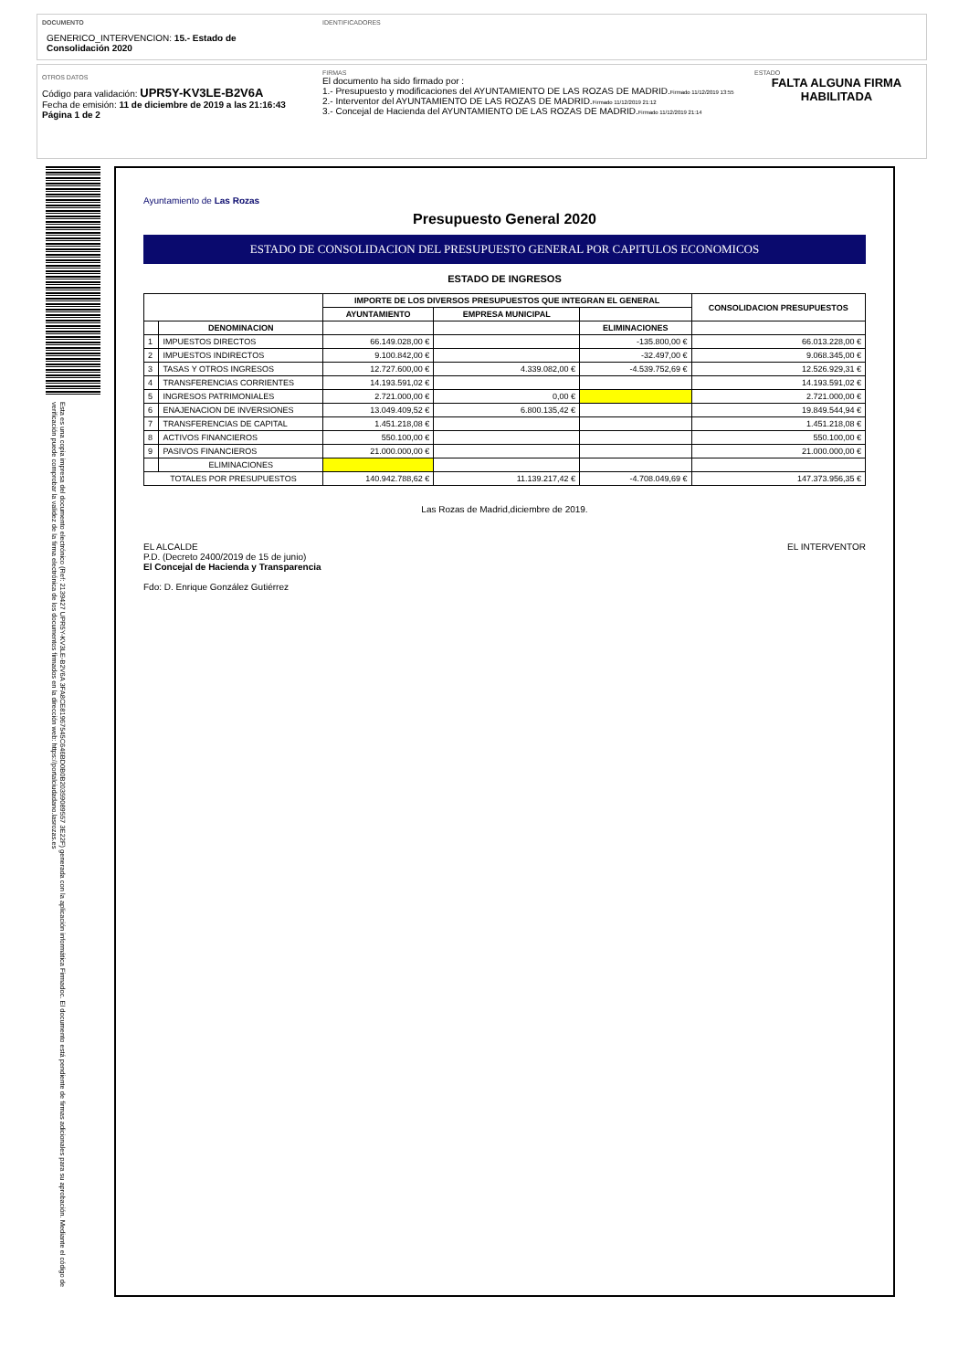DOCUMENTO
GENERICO_INTERVENCION: 15.- Estado de
Consolidación 2020
IDENTIFICADORES
OTROS DATOS
Código para validación: UPR5Y-KV3LE-B2V6A
Fecha de emisión: 11 de diciembre de 2019 a las 21:16:43
Página 1 de 2
FIRMAS
El documento ha sido firmado por :
1.- Presupuesto y modificaciones del AYUNTAMIENTO DE LAS ROZAS DE MADRID.Firmado 11/12/2019 13:55
2.- Interventor del AYUNTAMIENTO DE LAS ROZAS DE MADRID.Firmado 11/12/2019 21:12
3.- Concejal de Hacienda del AYUNTAMIENTO DE LAS ROZAS DE MADRID.Firmado 11/12/2019 21:14
ESTADO
FALTA ALGUNA FIRMA HABILITADA
Esta es una copia impresa del documento electrónico (Ref: 2139427 UPR5Y-KV3LE-B2V6A 3FA8CE81967545C646BD0B0B20359089557 3E22F) generada con la aplicación informática Firmadoc. El documento está pendiente de firmas adicionales para su aprobación. Mediante el código de verificación puede comprobar la validez de la firma electrónica de los documentos firmados en la dirección web: https://portalciudadano.lasrozas.es
Ayuntamiento de Las Rozas
Presupuesto General 2020
ESTADO DE CONSOLIDACION DEL PRESUPUESTO GENERAL POR CAPITULOS ECONOMICOS
ESTADO DE INGRESOS
| | | IMPORTE DE LOS DIVERSOS PRESUPUESTOS QUE INTEGRAN EL GENERAL | | | CONSOLIDACION PRESUPUESTOS |
| --- | --- | --- | --- | --- | --- |
| | | AYUNTAMIENTO | EMPRESA MUNICIPAL | | |
| | DENOMINACION | | | ELIMINACIONES | |
| 1 | IMPUESTOS DIRECTOS | 66.149.028,00 € | | -135.800,00 € | 66.013.228,00 € |
| 2 | IMPUESTOS INDIRECTOS | 9.100.842,00 € | | -32.497,00 € | 9.068.345,00 € |
| 3 | TASAS Y OTROS INGRESOS | 12.727.600,00 € | 4.339.082,00 € | -4.539.752,69 € | 12.526.929,31 € |
| 4 | TRANSFERENCIAS CORRIENTES | 14.193.591,02 € | | | 14.193.591,02 € |
| 5 | INGRESOS PATRIMONIALES | 2.721.000,00 € | 0,00 € | | 2.721.000,00 € |
| 6 | ENAJENACION DE INVERSIONES | 13.049.409,52 € | 6.800.135,42 € | | 19.849.544,94 € |
| 7 | TRANSFERENCIAS DE CAPITAL | 1.451.218,08 € | | | 1.451.218,08 € |
| 8 | ACTIVOS FINANCIEROS | 550.100,00 € | | | 550.100,00 € |
| 9 | PASIVOS FINANCIEROS | 21.000.000,00 € | | | 21.000.000,00 € |
| | ELIMINACIONES | | | | |
| TOTALES POR PRESUPUESTOS | | 140.942.788,62 € | 11.139.217,42 € | -4.708.049,69 € | 147.373.956,35 € |
Las Rozas de Madrid,diciembre de 2019.
EL ALCALDE
P.D. (Decreto 2400/2019 de 15 de junio)
El Concejal de Hacienda y Transparencia
Fdo: D. Enrique González Gutiérrez
EL INTERVENTOR